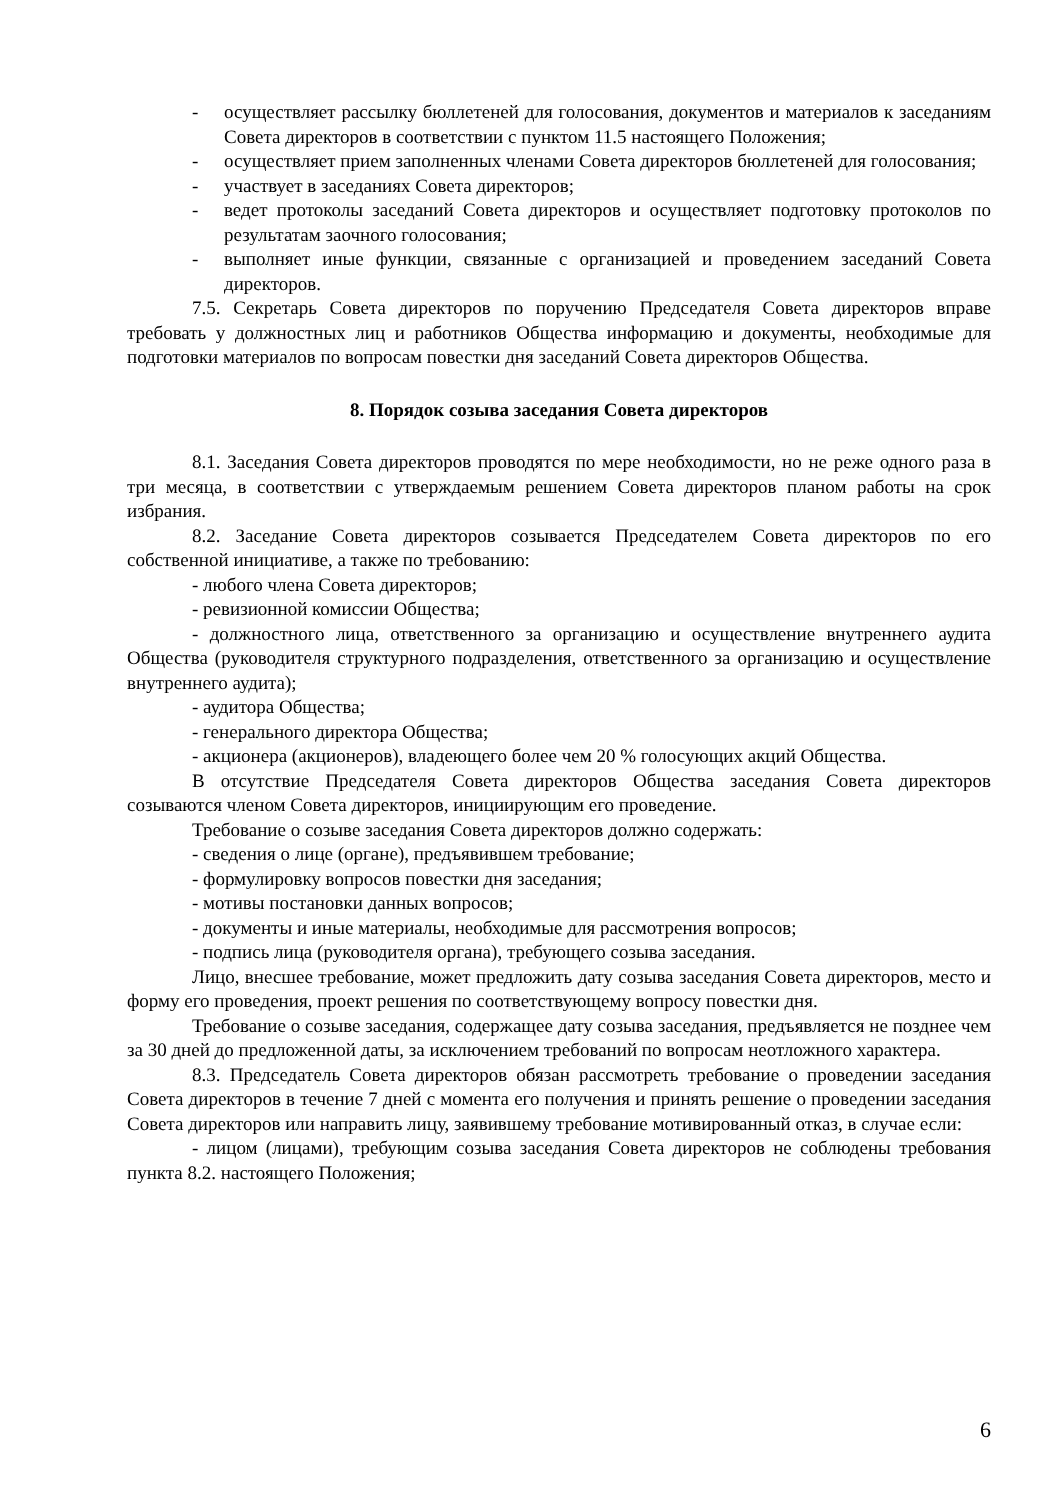- осуществляет рассылку бюллетеней для голосования, документов и материалов к заседаниям Совета директоров в соответствии с пунктом 11.5 настоящего Положения;
- осуществляет прием заполненных членами Совета директоров бюллетеней для голосования;
- участвует в заседаниях Совета директоров;
- ведет протоколы заседаний Совета директоров и осуществляет подготовку протоколов по результатам заочного голосования;
- выполняет иные функции, связанные с организацией и проведением заседаний Совета директоров.
7.5. Секретарь Совета директоров по поручению Председателя Совета директоров вправе требовать у должностных лиц и работников Общества информацию и документы, необходимые для подготовки материалов по вопросам повестки дня заседаний Совета директоров Общества.
8. Порядок созыва заседания Совета директоров
8.1. Заседания Совета директоров проводятся по мере необходимости, но не реже одного раза в три месяца, в соответствии с утверждаемым решением Совета директоров планом работы на срок избрания.
8.2. Заседание Совета директоров созывается Председателем Совета директоров по его собственной инициативе, а также по требованию:
- любого члена Совета директоров;
- ревизионной комиссии Общества;
- должностного лица, ответственного за организацию и осуществление внутреннего аудита Общества (руководителя структурного подразделения, ответственного за организацию и осуществление внутреннего аудита);
- аудитора Общества;
- генерального директора Общества;
- акционера (акционеров), владеющего более чем 20 % голосующих акций Общества.
В отсутствие Председателя Совета директоров Общества заседания Совета директоров созываются членом Совета директоров, инициирующим его проведение.
Требование о созыве заседания Совета директоров должно содержать:
- сведения о лице (органе), предъявившем требование;
- формулировку вопросов повестки дня заседания;
- мотивы постановки данных вопросов;
- документы и иные материалы, необходимые для рассмотрения вопросов;
- подпись лица (руководителя органа), требующего созыва заседания.
Лицо, внесшее требование, может предложить дату созыва заседания Совета директоров, место и форму его проведения, проект решения по соответствующему вопросу повестки дня.
Требование о созыве заседания, содержащее дату созыва заседания, предъявляется не позднее чем за 30 дней до предложенной даты, за исключением требований по вопросам неотложного характера.
8.3. Председатель Совета директоров обязан рассмотреть требование о проведении заседания Совета директоров в течение 7 дней с момента его получения и принять решение о проведении заседания Совета директоров или направить лицу, заявившему требование мотивированный отказ, в случае если:
- лицом (лицами), требующим созыва заседания Совета директоров не соблюдены требования пункта 8.2. настоящего Положения;
6